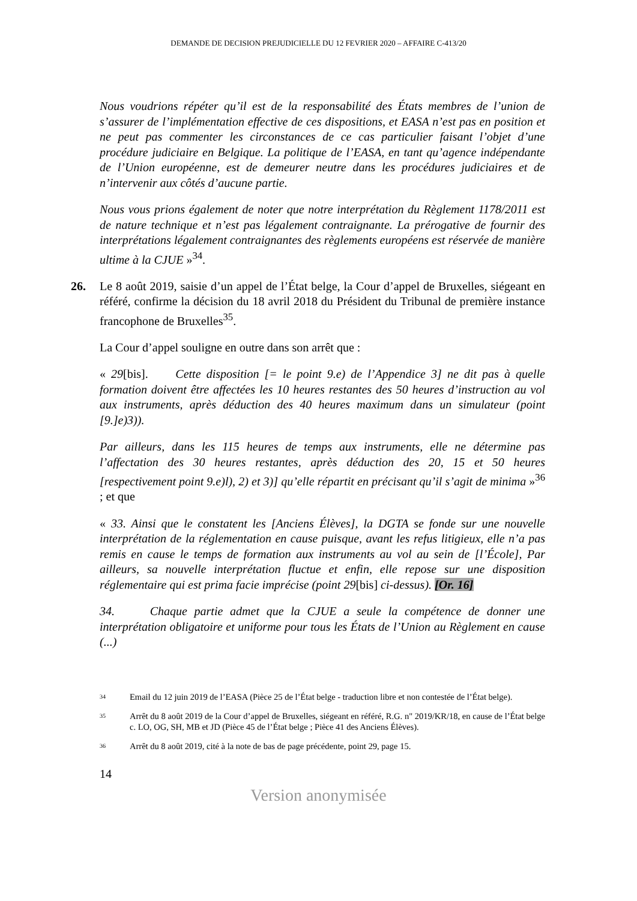DEMANDE DE DECISION PREJUDICIELLE DU 12 FEVRIER 2020 – AFFAIRE C-413/20
Nous voudrions répéter qu’il est de la responsabilité des États membres de l’union de s’assurer de l’implémentation effective de ces dispositions, et EASA n’est pas en position et ne peut pas commenter les circonstances de ce cas particulier faisant l’objet d’une procédure judiciaire en Belgique. La politique de l’EASA, en tant qu’agence indépendante de l’Union européenne, est de demeurer neutre dans les procédures judiciaires et de n’intervenir aux côtés d’aucune partie.
Nous vous prions également de noter que notre interprétation du Règlement 1178/2011 est de nature technique et n’est pas légalement contraignante. La prérogative de fournir des interprétations légalement contraignantes des règlements européens est réservée de manière ultime à la CJUE »<sup>34</sup>.
26. Le 8 août 2019, saisie d’un appel de l’État belge, la Cour d’appel de Bruxelles, siégeant en référé, confirme la décision du 18 avril 2018 du Président du Tribunal de première instance francophone de Bruxelles<sup>35</sup>.
La Cour d’appel souligne en outre dans son arrêt que :
« 29[bis]. Cette disposition [= le point 9.e) de l’Appendice 3] ne dit pas à quelle formation doivent être affectées les 10 heures restantes des 50 heures d’instruction au vol aux instruments, après déduction des 40 heures maximum dans un simulateur (point [9.]e)3)).
Par ailleurs, dans les 115 heures de temps aux instruments, elle ne détermine pas l’affectation des 30 heures restantes, après déduction des 20, 15 et 50 heures [respectivement point 9.e)l), 2) et 3)] qu’elle répartit en précisant qu’il s’agit de minima »<sup>36</sup> ; et que
« 33. Ainsi que le constatent les [Anciens Élèves], la DGTA se fonde sur une nouvelle interprétation de la réglementation en cause puisque, avant les refus litigieux, elle n’a pas remis en cause le temps de formation aux instruments au vol au sein de [l’École], Par ailleurs, sa nouvelle interprétation fluctue et enfin, elle repose sur une disposition réglementaire qui est prima facie imprécise (point 29[bis] ci-dessus). [Or. 16]
34. Chaque partie admet que la CJUE a seule la compétence de donner une interprétation obligatoire et uniforme pour tous les États de l’Union au Règlement en cause (...)
34 Email du 12 juin 2019 de l’EASA (Pièce 25 de l’État belge - traduction libre et non contestée de l’État belge).
35 Arrêt du 8 août 2019 de la Cour d’appel de Bruxelles, siégeant en référé, R.G. n" 2019/KR/18, en cause de l’État belge c. LO, OG, SH, MB et JD (Pièce 45 de l’État belge ; Pièce 41 des Anciens Élèves).
36 Arrêt du 8 août 2019, cité à la note de bas de page précédente, point 29, page 15.
14
Version anonymisée